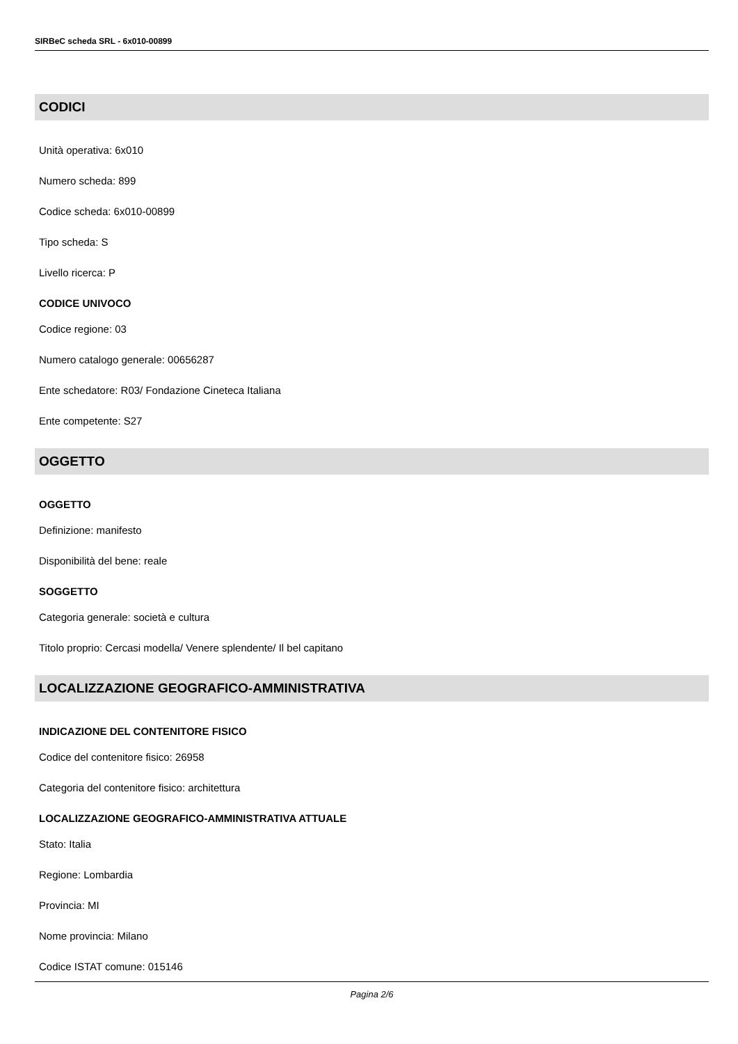SIRBeC scheda SRL - 6x010-00899
CODICI
Unità operativa: 6x010
Numero scheda: 899
Codice scheda: 6x010-00899
Tipo scheda: S
Livello ricerca: P
CODICE UNIVOCO
Codice regione: 03
Numero catalogo generale: 00656287
Ente schedatore: R03/ Fondazione Cineteca Italiana
Ente competente: S27
OGGETTO
OGGETTO
Definizione: manifesto
Disponibilità del bene: reale
SOGGETTO
Categoria generale: società e cultura
Titolo proprio: Cercasi modella/ Venere splendente/ Il bel capitano
LOCALIZZAZIONE GEOGRAFICO-AMMINISTRATIVA
INDICAZIONE DEL CONTENITORE FISICO
Codice del contenitore fisico: 26958
Categoria del contenitore fisico: architettura
LOCALIZZAZIONE GEOGRAFICO-AMMINISTRATIVA ATTUALE
Stato: Italia
Regione: Lombardia
Provincia: MI
Nome provincia: Milano
Codice ISTAT comune: 015146
Pagina 2/6